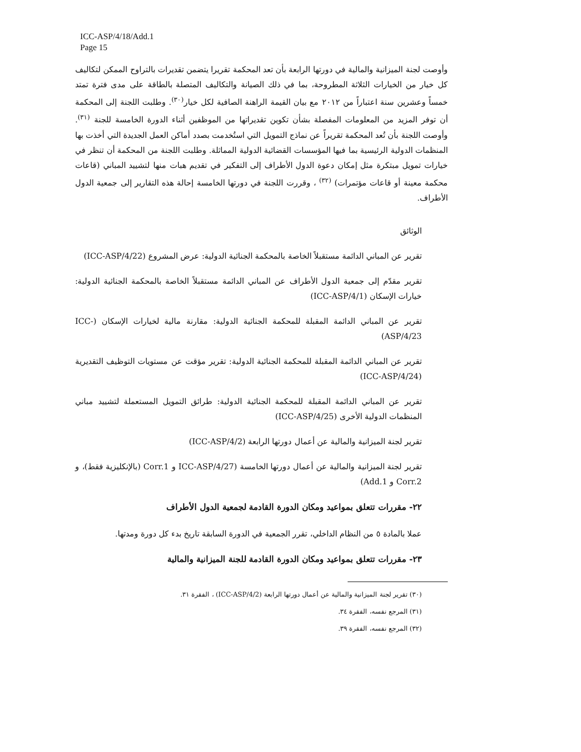ICC-ASP/4/18/Add.1
Page 15
وأوصت لجنة الميزانية والمالية في دورتها الرابعة بأن تعد المحكمة تقريرا يتضمن تقديرات بالتراوح الممكن لتكاليف كل خيار من الخيارات الثلاثة المطروحة، بما في ذلك الصيانة والتكاليف المتصلة بالطاقة على مدى فترة تمتد خمساً وعشرين سنة اعتباراً من ٢٠١٢ مع بيان القيمة الراهنة الصافية لكل خيار<sup>(٣٠)</sup>. وطلبت اللجنة إلى المحكمة أن توفر المزيد من المعلومات المفصلة بشأن تكوين تقديراتها من الموظفين أثناء الدورة الخامسة للجنة <sup>(٣١)</sup>. وأوصت اللجنة بأن تُعد المحكمة تقريراً عن نماذج التمويل التي استُخدمت بصدد أماكن العمل الجديدة التي أخذت بها المنظمات الدولية الرئيسية بما فيها المؤسسات القضائية الدولية المماثلة. وطلبت اللجنة من المحكمة أن تنظر في خيارات تمويل مبتكرة مثل إمكان دعوة الدول الأطراف إلى التفكير في تقديم هبات منها لتشييد المباني (قاعات محكمة معينة أو قاعات مؤتمرات) <sup>(٣٢)</sup> ، وقررت اللجنة في دورتها الخامسة إحالة هذه التقارير إلى جمعية الدول الأطراف.
الوثائق
تقرير عن المباني الدائمة مستقبلاً الخاصة بالمحكمة الجنائية الدولية: عرض المشروع (ICC-ASP/4/22)
تقرير مقدّم إلى جمعية الدول الأطراف عن المباني الدائمة مستقبلاً الخاصة بالمحكمة الجنائية الدولية: خيارات الإسكان (ICC-ASP/4/1)
تقرير عن المباني الدائمة المقبلة للمحكمة الجنائية الدولية: مقارنة مالية لخيارات الإسكان (ICC-ASP/4/23)
تقرير عن المباني الدائمة المقبلة للمحكمة الجنائية الدولية: تقرير مؤقت عن مستويات التوظيف التقديرية (ICC-ASP/4/24)
تقرير عن المباني الدائمة المقبلة للمحكمة الجنائية الدولية: طرائق التمويل المستعملة لتشييد مباني المنظمات الدولية الأخرى (ICC-ASP/4/25)
تقرير لجنة الميزانية والمالية عن أعمال دورتها الرابعة (ICC-ASP/4/2)
تقرير لجنة الميزانية والمالية عن أعمال دورتها الخامسة (ICC-ASP/4/27 و Corr.1 (بالإنكليزية فقط)، و Corr.2 و Add.1)
٢٢- مقررات تتعلق بمواعيد ومكان الدورة القادمة لجمعية الدول الأطراف
عملا بالمادة ٥ من النظام الداخلي، تقرر الجمعية في الدورة السابقة تاريخ بدء كل دورة ومدتها.
٢٣- مقررات تتعلق بمواعيد ومكان الدورة القادمة للجنة الميزانية والمالية
(٣٠) تقرير لجنة الميزانية والمالية عن أعمال دورتها الرابعة (ICC-ASP/4/2) ، الفقرة ٣١.
(٣١) المرجع نفسه، الفقرة ٣٤.
(٣٢) المرجع نفسه، الفقرة ٣٩.